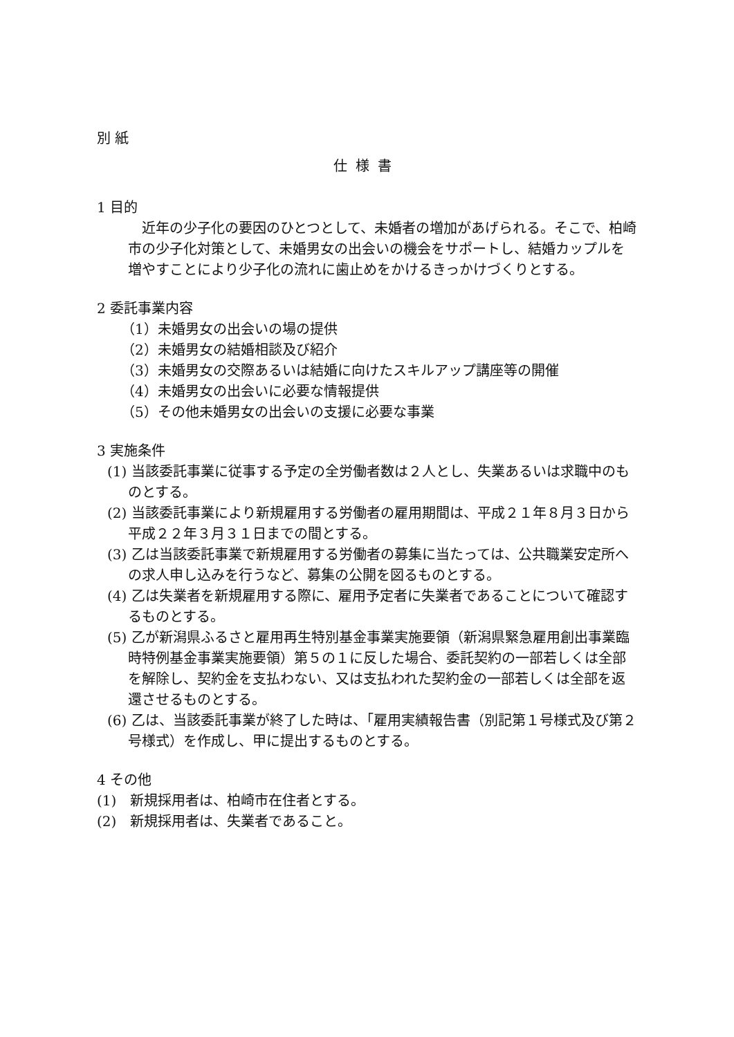別 紙
仕様書
1 目的
近年の少子化の要因のひとつとして、未婚者の増加があげられる。そこで、柏崎市の少子化対策として、未婚男女の出会いの機会をサポートし、結婚カップルを増やすことにより少子化の流れに歯止めをかけるきっかけづくりとする。
2 委託事業内容
（1）未婚男女の出会いの場の提供
（2）未婚男女の結婚相談及び紹介
（3）未婚男女の交際あるいは結婚に向けたスキルアップ講座等の開催
（4）未婚男女の出会いに必要な情報提供
（5）その他未婚男女の出会いの支援に必要な事業
3 実施条件
(1) 当該委託事業に従事する予定の全労働者数は２人とし、失業あるいは求職中のものとする。
(2) 当該委託事業により新規雇用する労働者の雇用期間は、平成２１年８月３日から平成２２年３月３１日までの間とする。
(3) 乙は当該委託事業で新規雇用する労働者の募集に当たっては、公共職業安定所への求人申し込みを行うなど、募集の公開を図るものとする。
(4) 乙は失業者を新規雇用する際に、雇用予定者に失業者であることについて確認するものとする。
(5) 乙が新潟県ふるさと雇用再生特別基金事業実施要領（新潟県緊急雇用創出事業臨時特例基金事業実施要領）第５の１に反した場合、委託契約の一部若しくは全部を解除し、契約金を支払わない、又は支払われた契約金の一部若しくは全部を返還させるものとする。
(6) 乙は、当該委託事業が終了した時は、「雇用実績報告書（別記第１号様式及び第２号様式）を作成し、甲に提出するものとする。
4 その他
(1)　新規採用者は、柏崎市在住者とする。
(2)　新規採用者は、失業者であること。